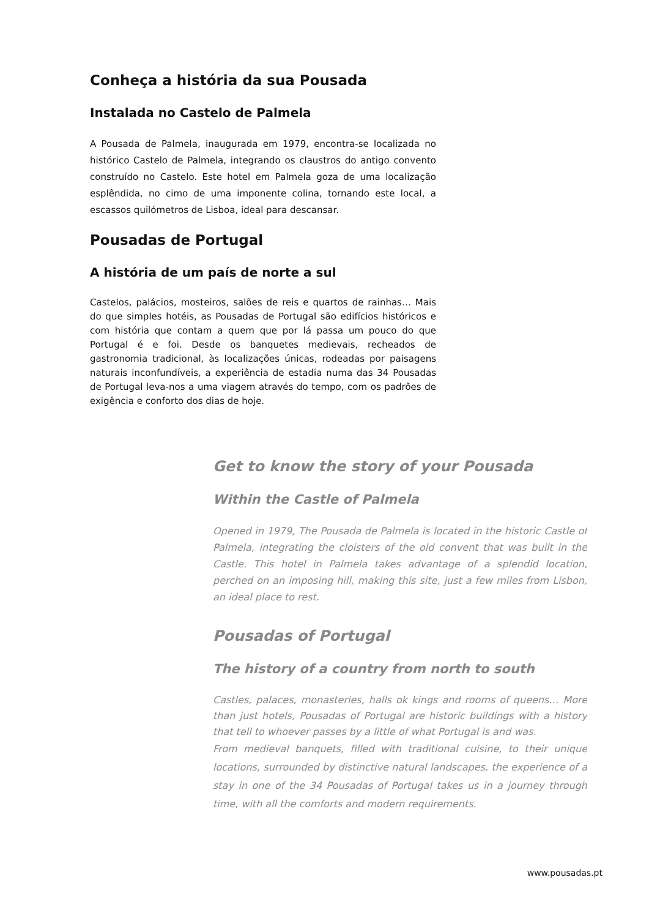Conheça a história da sua Pousada
Instalada no Castelo de Palmela
A Pousada de Palmela, inaugurada em 1979, encontra-se localizada no histórico Castelo de Palmela, integrando os claustros do antigo convento construído no Castelo. Este hotel em Palmela goza de uma localização esplêndida, no cimo de uma imponente colina, tornando este local, a escassos quilómetros de Lisboa, ideal para descansar.
Pousadas de Portugal
A história de um país de norte a sul
Castelos, palácios, mosteiros, salões de reis e quartos de rainhas… Mais do que simples hotéis, as Pousadas de Portugal são edifícios históricos e com história que contam a quem que por lá passa um pouco do que Portugal é e foi. Desde os banquetes medievais, recheados de gastronomia tradicional, às localizações únicas, rodeadas por paisagens naturais inconfundíveis, a experiência de estadia numa das 34 Pousadas de Portugal leva-nos a uma viagem através do tempo, com os padrões de exigência e conforto dos dias de hoje.
Get to know the story of your Pousada
Within the Castle of Palmela
Opened in 1979, The Pousada de Palmela is located in the historic Castle of Palmela, integrating the cloisters of the old convent that was built in the Castle. This hotel in Palmela takes advantage of a splendid location, perched on an imposing hill, making this site, just a few miles from Lisbon, an ideal place to rest.
Pousadas of Portugal
The history of a country from north to south
Castles, palaces, monasteries, halls ok kings and rooms of queens… More than just hotels, Pousadas of Portugal are historic buildings with a history that tell to whoever passes by a little of what Portugal is and was.
From medieval banquets, filled with traditional cuisine, to their unique locations, surrounded by distinctive natural landscapes, the experience of a stay in one of the 34 Pousadas of Portugal takes us in a journey through time, with all the comforts and modern requirements.
www.pousadas.pt